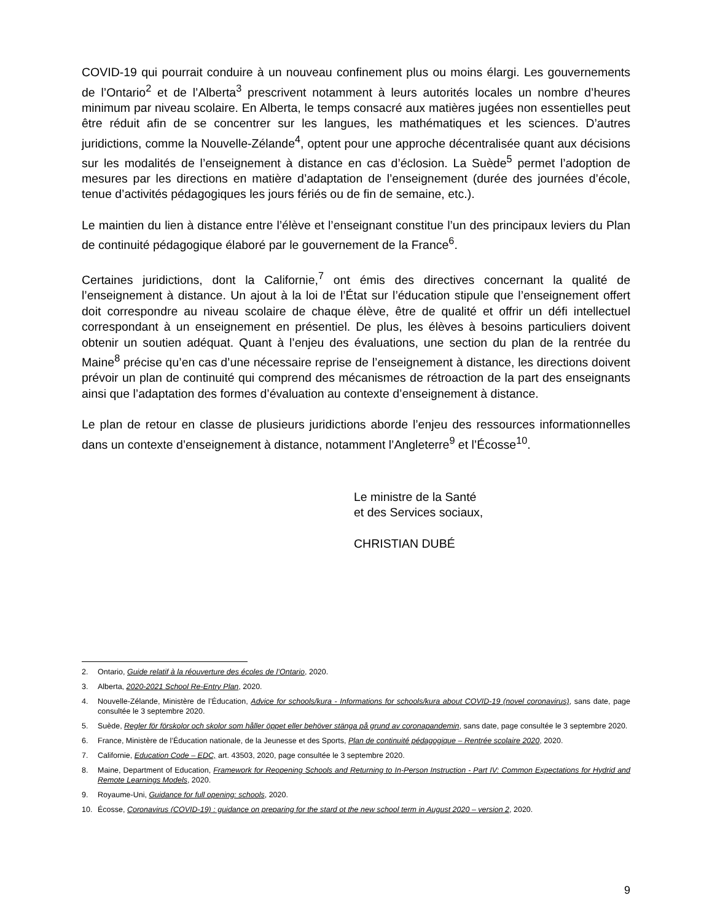COVID-19 qui pourrait conduire à un nouveau confinement plus ou moins élargi. Les gouvernements de l’Ontario<sup>2</sup> et de l’Alberta<sup>3</sup> prescrivent notamment à leurs autorités locales un nombre d’heures minimum par niveau scolaire. En Alberta, le temps consacré aux matières jugées non essentielles peut être réduit afin de se concentrer sur les langues, les mathématiques et les sciences. D’autres juridictions, comme la Nouvelle-Zélande<sup>4</sup>, optent pour une approche décentralisée quant aux décisions sur les modalités de l’enseignement à distance en cas d’éclosion. La Suède<sup>5</sup> permet l’adoption de mesures par les directions en matière d’adaptation de l’enseignement (durée des journées d’école, tenue d’activités pédagogiques les jours fériés ou de fin de semaine, etc.).
Le maintien du lien à distance entre l’élève et l’enseignant constitue l’un des principaux leviers du Plan de continuité pédagogique élaboré par le gouvernement de la France<sup>6</sup>.
Certaines juridictions, dont la Californie,<sup>7</sup> ont émis des directives concernant la qualité de l’enseignement à distance. Un ajout à la loi de l’État sur l’éducation stipule que l’enseignement offert doit correspondre au niveau scolaire de chaque élève, être de qualité et offrir un défi intellectuel correspondant à un enseignement en présentiel. De plus, les élèves à besoins particuliers doivent obtenir un soutien adéquat. Quant à l’enjeu des évaluations, une section du plan de la rentrée du Maine<sup>8</sup> précise qu’en cas d’une nécessaire reprise de l’enseignement à distance, les directions doivent prévoir un plan de continuité qui comprend des mécanismes de rétroaction de la part des enseignants ainsi que l’adaptation des formes d’évaluation au contexte d’enseignement à distance.
Le plan de retour en classe de plusieurs juridictions aborde l’enjeu des ressources informationnelles dans un contexte d’enseignement à distance, notamment l’Angleterre<sup>9</sup> et l’Écosse<sup>10</sup>.
Le ministre de la Santé
et des Services sociaux,
CHRISTIAN DUBÉ
2. Ontario, Guide relatif à la réouverture des écoles de l’Ontario, 2020.
3. Alberta, 2020-2021 School Re-Entry Plan, 2020.
4. Nouvelle-Zélande, Ministère de l’Éducation, Advice for schools/kura - Informations for schools/kura about COVID-19 (novel coronavirus), sans date, page consultée le 3 septembre 2020.
5. Suède, Regler för förskolor och skolor som håller öppet eller behöver stänga på grund av coronapandemin, sans date, page consultée le 3 septembre 2020.
6. France, Ministère de l’Éducation nationale, de la Jeunesse et des Sports, Plan de continuité pédagogique – Rentrée scolaire 2020, 2020.
7. Californie, Education Code – EDC, art. 43503, 2020, page consultée le 3 septembre 2020.
8. Maine, Department of Education, Framework for Reopening Schools and Returning to In-Person Instruction - Part IV: Common Expectations for Hydrid and Remote Learnings Models, 2020.
9. Royaume-Uni, Guidance for full opening: schools, 2020.
10. Écosse, Coronavirus (COVID-19) : guidance on preparing for the stard ot the new school term in August 2020 – version 2, 2020.
9